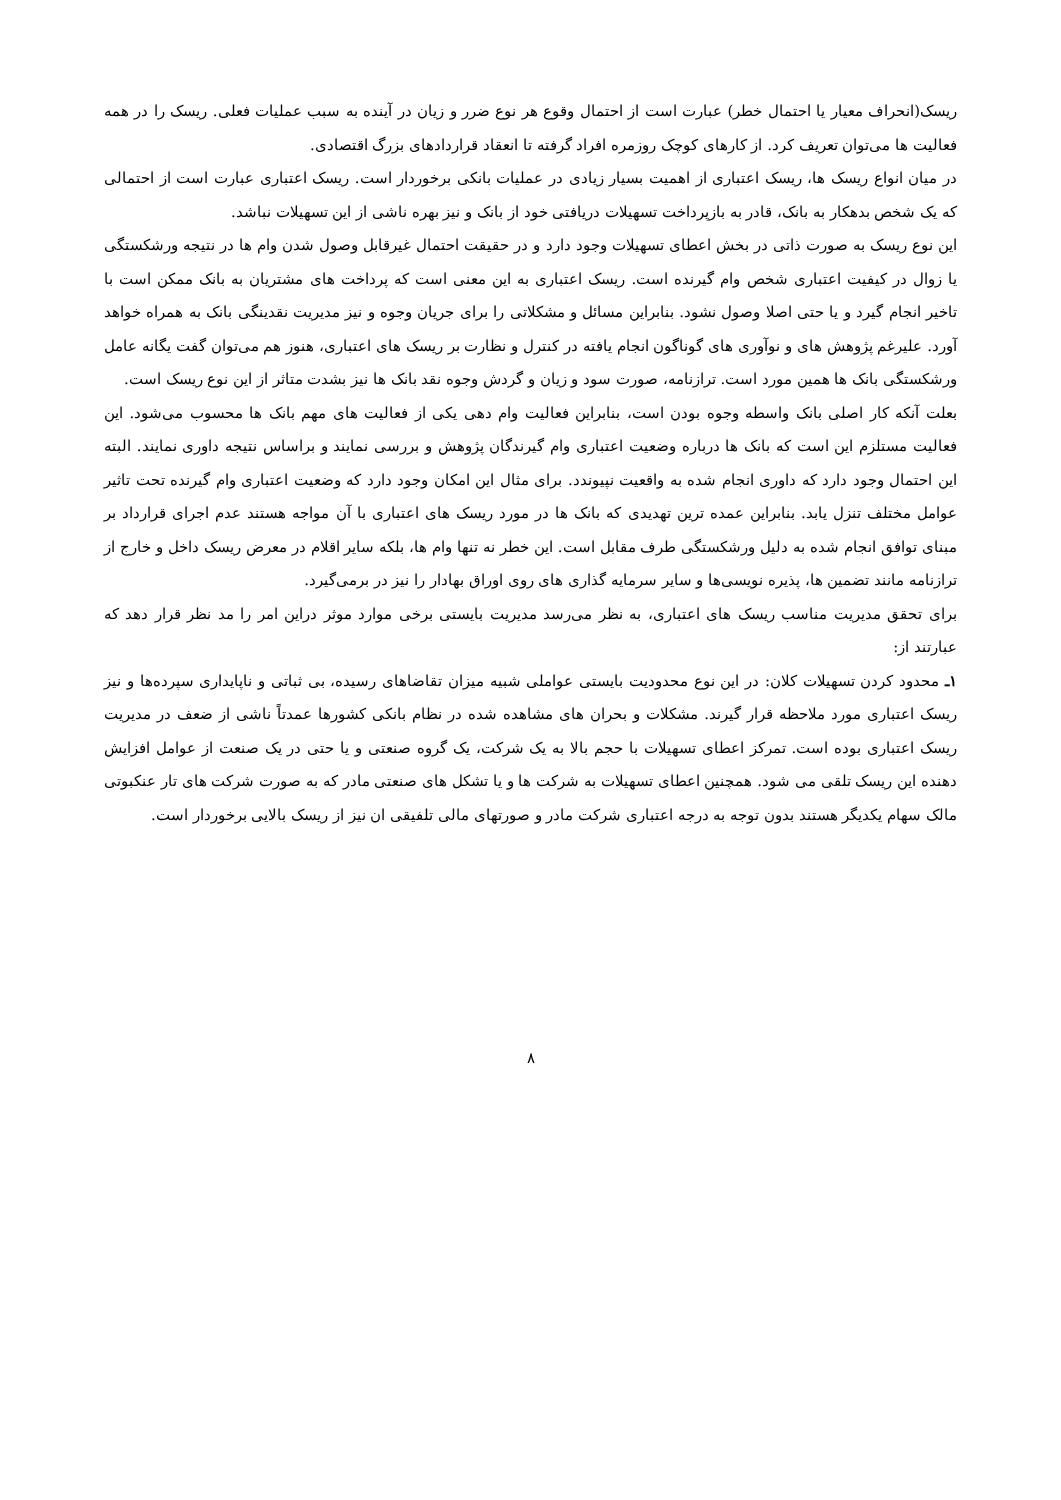ریسک(انحراف معیار یا احتمال خطر) عبارت است از احتمال وقوع هر نوع ضرر و زیان در آینده به سبب عملیات فعلی. ریسک را در همه فعالیت ها می‌توان تعریف کرد. از کارهای کوچک روزمره افراد گرفته تا انعقاد قراردادهای بزرگ اقتصادی.
در میان انواع ریسک ها، ریسک اعتباری از اهمیت بسیار زیادی در عملیات بانکی برخوردار است. ریسک اعتباری عبارت است از احتمالی که یک شخص بدهکار به بانک، قادر به بازپرداخت تسهیلات دریافتی خود از بانک و نیز بهره ناشی از این تسهیلات نباشد.
این نوع ریسک به صورت ذاتی در بخش اعطای تسهیلات وجود دارد و در حقیقت احتمال غیرقابل وصول شدن وام ها در نتیجه ورشکستگی یا زوال در کیفیت اعتباری شخص وام گیرنده است. ریسک اعتباری به این معنی است که پرداخت های مشتریان به بانک ممکن است با تاخیر انجام گیرد و یا حتی اصلا وصول نشود. بنابراین مسائل و مشکلاتی را برای جریان وجوه و نیز مدیریت نقدینگی بانک به همراه خواهد آورد. علیرغم پژوهش های و نوآوری های گوناگون انجام یافته در کنترل و نظارت بر ریسک های اعتباری، هنوز هم می‌توان گفت یگانه عامل ورشکستگی بانک ها همین مورد است. ترازنامه، صورت سود و زیان و گردش وجوه نقد بانک ها نیز بشدت متاثر از این نوع ریسک است.
بعلت آنکه کار اصلی بانک واسطه وجوه بودن است، بنابراین فعالیت وام دهی یکی از فعالیت های مهم بانک ها محسوب می‌شود. این فعالیت مستلزم این است که بانک ها درباره وضعیت اعتباری وام گیرندگان پژوهش و بررسی نمایند و براساس نتیجه داوری نمایند. البته این احتمال وجود دارد که داوری انجام شده به واقعیت نپیوندد. برای مثال این امکان وجود دارد که وضعیت اعتباری وام گیرنده تحت تاثیر عوامل مختلف تنزل یابد. بنابراین عمده ترین تهدیدی که بانک ها در مورد ریسک های اعتباری با آن مواجه هستند عدم اجرای قرارداد بر مبنای توافق انجام شده به دلیل ورشکستگی طرف مقابل است. این خطر نه تنها وام ها، بلکه سایر اقلام در معرض ریسک داخل و خارج از ترازنامه مانند تضمین ها، پذیره نویسی‌ها و سایر سرمایه گذاری های روی اوراق بهادار را نیز در برمی‌گیرد.
برای تحقق مدیریت مناسب ریسک های اعتباری، به نظر می‌رسد مدیریت بایستی برخی موارد موثر دراین امر را مد نظر قرار دهد که عبارتند از:
۱ـ محدود کردن تسهیلات کلان: در این نوع محدودیت بایستی عواملی شبیه میزان تقاضاهای رسیده، بی ثباتی و ناپایداری سپرده‌ها و نیز ریسک اعتباری مورد ملاحظه قرار گیرند. مشکلات و بحران های مشاهده شده در نظام بانکی کشورها عمدتاً ناشی از ضعف در مدیریت ریسک اعتباری بوده است. تمرکز اعطای تسهیلات با حجم بالا به یک شرکت، یک گروه صنعتی و یا حتی در یک صنعت از عوامل افزایش دهنده این ریسک تلقی می شود. همچنین اعطای تسهیلات به شرکت ها و یا تشکل های صنعتی مادر که به صورت شرکت های تار عنکبوتی مالک سهام یکدیگر هستند بدون توجه به درجه اعتباری شرکت مادر و صورتهای مالی تلفیقی ان نیز از ریسک بالایی برخوردار است.
۸